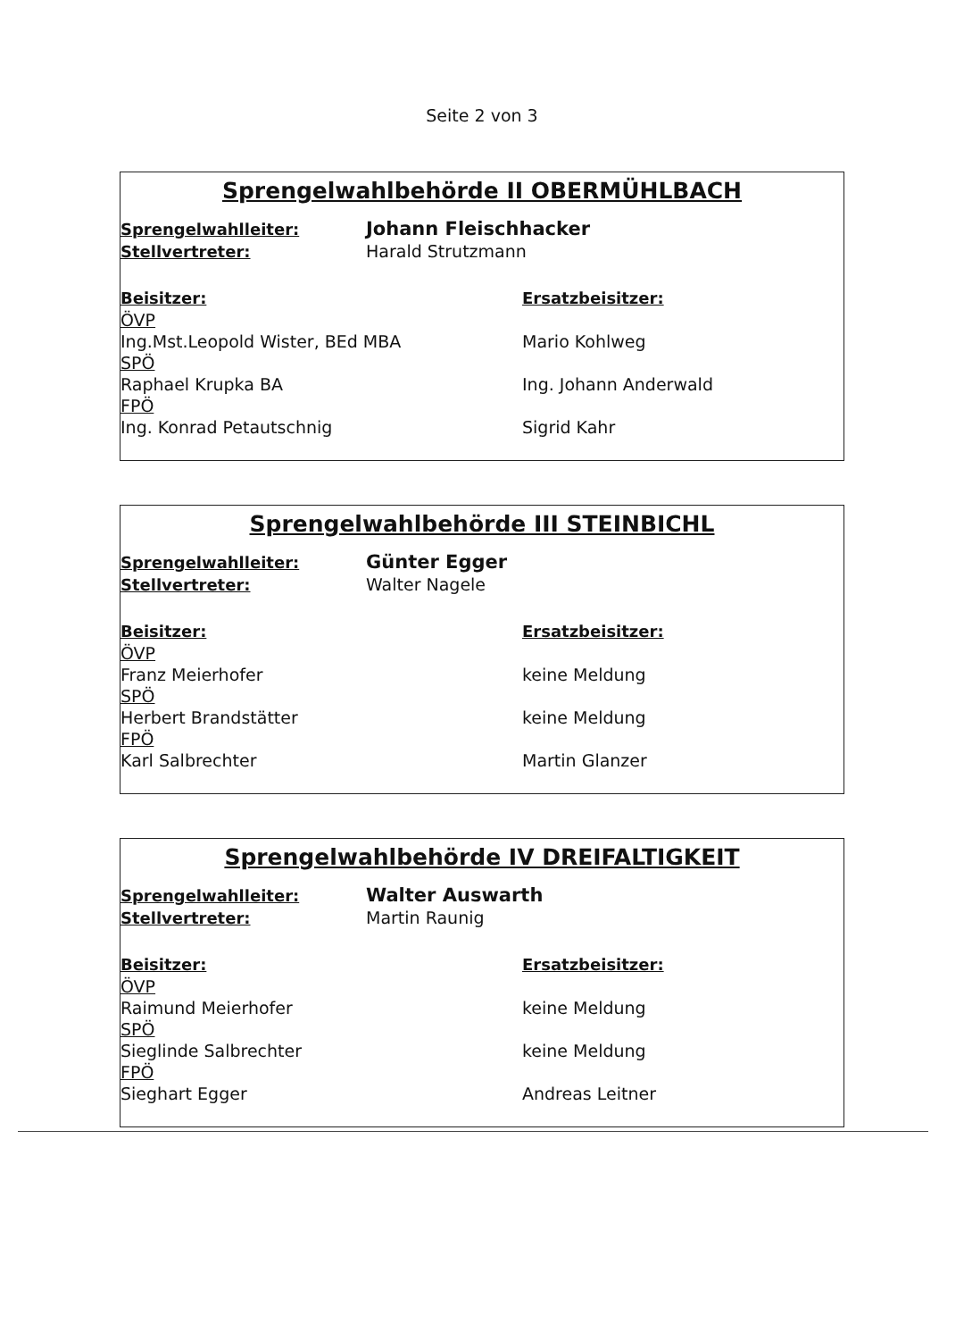Seite 2 von 3
Sprengelwahlbehörde II OBERMÜHLBACH
Sprengelwahlleiter:
Johann Fleischhacker
Stellvertreter: Harald Strutzmann
Beisitzer:
ÖVP
Ing.Mst.Leopold Wister, BEd MBA
SPÖ
Raphael Krupka BA
FPÖ
Ing. Konrad Petautschnig
Ersatzbeisitzer:
Mario Kohlweg
Ing. Johann Anderwald
Sigrid Kahr
Sprengelwahlbehörde III STEINBICHL
Sprengelwahlleiter:
Günter Egger
Stellvertreter: Walter Nagele
Beisitzer:
ÖVP
Franz Meierhofer
SPÖ
Herbert Brandstätter
FPÖ
Karl Salbrechter
Ersatzbeisitzer:
keine Meldung
keine Meldung
Martin Glanzer
Sprengelwahlbehörde IV DREIFALTIGKEIT
Sprengelwahlleiter:
Walter Auswarth
Stellvertreter: Martin Raunig
Beisitzer:
ÖVP
Raimund Meierhofer
SPÖ
Sieglinde Salbrechter
FPÖ
Sieghart Egger
Ersatzbeisitzer:
keine Meldung
keine Meldung
Andreas Leitner